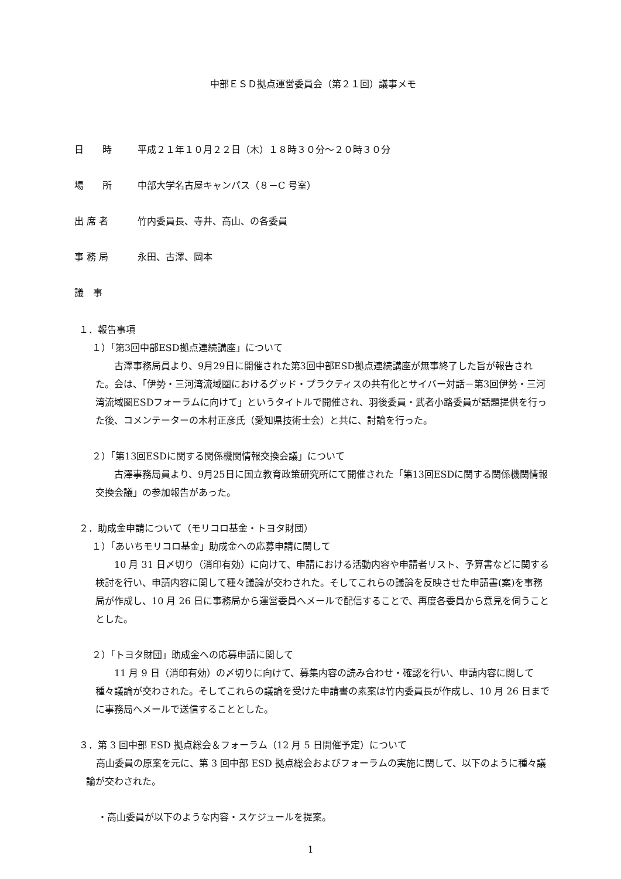中部ＥＳＤ拠点運営委員会（第２１回）議事メモ
日　　時 平成２１年１０月２２日（木）１８時３０分～２０時３０分
場　　所 中部大学名古屋キャンパス（８－C 号室）
出 席 者 竹内委員長、寺井、高山、の各委員
事 務 局 永田、古澤、岡本
議　事
１．報告事項
１）「第3回中部ESD拠点連続講座」について
古澤事務局員より、9月29日に開催された第3回中部ESD拠点連続講座が無事終了した旨が報告された。会は、「伊勢・三河湾流域圏におけるグッド・プラクティスの共有化とサイバー対話－第3回伊勢・三河湾流域圏ESDフォーラムに向けて」というタイトルで開催され、羽後委員・武者小路委員が話題提供を行った後、コメンテーターの木村正彦氏（愛知県技術士会）と共に、討論を行った。
２）「第13回ESDに関する関係機関情報交換会議」について
古澤事務局員より、9月25日に国立教育政策研究所にて開催された「第13回ESDに関する関係機関情報交換会議」の参加報告があった。
２．助成金申請について（モリコロ基金・トヨタ財団）
１）「あいちモリコロ基金」助成金への応募申請に関して
10 月 31 日〆切り（消印有効）に向けて、申請における活動内容や申請者リスト、予算書などに関する検討を行い、申請内容に関して種々議論が交わされた。そしてこれらの議論を反映させた申請書(案)を事務局が作成し、10 月 26 日に事務局から運営委員へメールで配信することで、再度各委員から意見を伺うこととした。
２）「トヨタ財団」助成金への応募申請に関して
11 月 9 日（消印有効）の〆切りに向けて、募集内容の読み合わせ・確認を行い、申請内容に関して種々議論が交わされた。そしてこれらの議論を受けた申請書の素案は竹内委員長が作成し、10 月 26 日までに事務局へメールで送信することとした。
３．第 3 回中部 ESD 拠点総会＆フォーラム（12 月 5 日開催予定）について
高山委員の原案を元に、第 3 回中部 ESD 拠点総会およびフォーラムの実施に関して、以下のように種々議論が交わされた。
・高山委員が以下のような内容・スケジュールを提案。
1